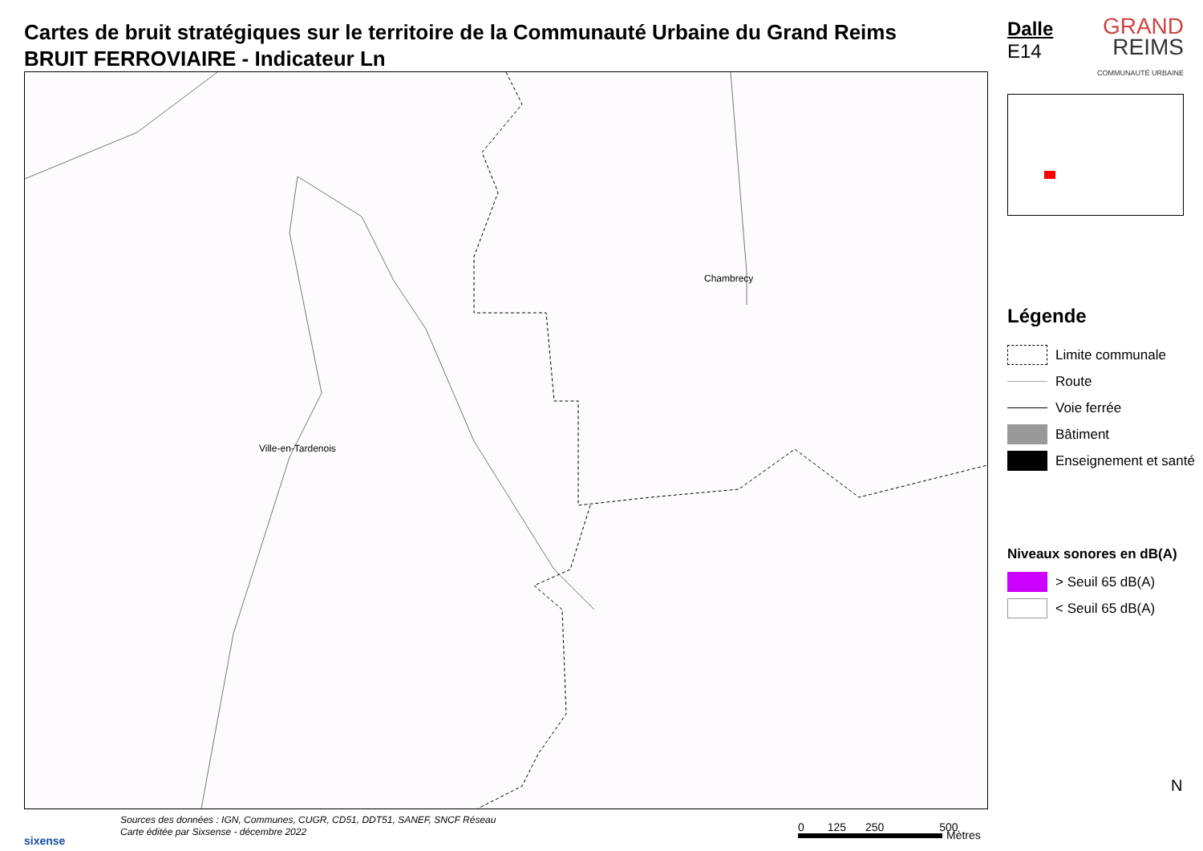Cartes de bruit stratégiques sur le territoire de la Communauté Urbaine du Grand Reims
BRUIT FERROVIAIRE - Indicateur Ln
Chambrecy
Ville-en-Tardenois
Dalle
E14
GRAND
REIMS
COMMUNAUTÉ URBAINE
Légende
Limite communale
Route
Voie ferrée
Bâtiment
Enseignement et santé
Niveaux sonores en dB(A)
> Seuil 65 dB(A)
< Seuil 65 dB(A)
sixense
Sources des données : IGN, Communes, CUGR, CD51, DDT51, SANEF, SNCF Réseau
Carte éditée par Sixsense - décembre 2022
0 125 250 500
Mètres
N